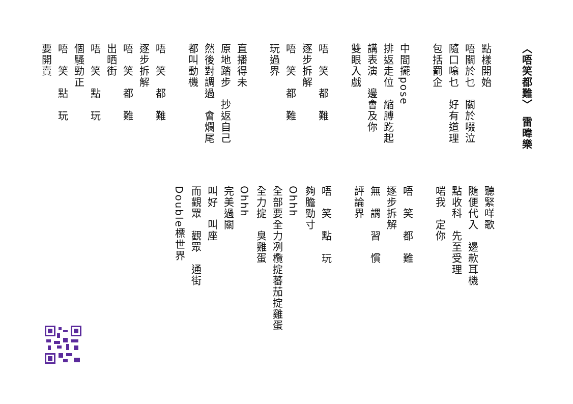〈唔笑都難〉　雷暐樂
點樣開始
唔關於乜　關於啜泣
隨口噏乜　好有道理
包括罰企
中間擺pose
排返走位　縮膊趷起
講表演　邊會及你
雙眼入戲
唔　笑　都　難
逐步拆解
唔　笑　都　難
玩過界
直播得未
原地踏步　抄返自己
然後對調過　會爛尾
都叫動機
唔　笑　都　難
逐步拆解
唔　笑　都　難
出晒街
唔　笑　點　玩
個騷勁正
唔　笑　點　玩
要開賣
聽緊咩歌
隨便代入　邊款耳機
點收科　先至受理
啱我　定你
唔　笑　都　難
逐步拆解
無　謂　習　慣
評論界
唔　笑　點　玩
夠膽勁寸
Ohhh
全部要全力冽欖掟蕃茄掟雞蛋
全力掟　臭雞蛋
Ohhh
完美過關
叫好　叫座
而觀眾　觀眾　通街
Double標世界